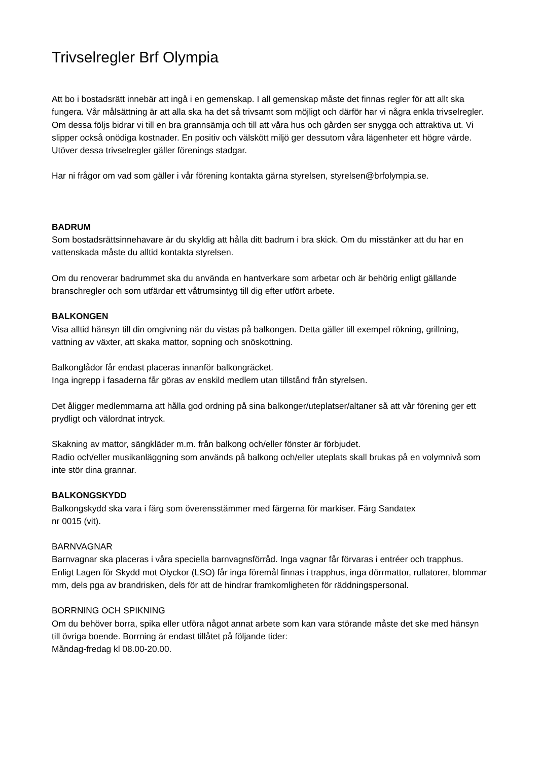Trivselregler Brf Olympia
Att bo i bostadsrätt innebär att ingå i en gemenskap. I all gemenskap måste det finnas regler för att allt ska fungera. Vår målsättning är att alla ska ha det så trivsamt som möjligt och därför har vi några enkla trivselregler. Om dessa följs bidrar vi till en bra grannsämja och till att våra hus och gården ser snygga och attraktiva ut. Vi slipper också onödiga kostnader. En positiv och välskött miljö ger dessutom våra lägenheter ett högre värde. Utöver dessa trivselregler gäller förenings stadgar.
Har ni frågor om vad som gäller i vår förening kontakta gärna styrelsen, styrelsen@brfolympia.se.
BADRUM
Som bostadsrättsinnehavare är du skyldig att hålla ditt badrum i bra skick. Om du misstänker att du har en vattenskada måste du alltid kontakta styrelsen.
Om du renoverar badrummet ska du använda en hantverkare som arbetar och är behörig enligt gällande branschregler och som utfärdar ett våtrumsintyg till dig efter utfört arbete.
BALKONGEN
Visa alltid hänsyn till din omgivning när du vistas på balkongen. Detta gäller till exempel rökning, grillning, vattning av växter, att skaka mattor, sopning och snöskottning.
Balkonglådor får endast placeras innanför balkongräcket.
Inga ingrepp i fasaderna får göras av enskild medlem utan tillstånd från styrelsen.
Det åligger medlemmarna att hålla god ordning på sina balkonger/uteplatser/altaner så att vår förening ger ett prydligt och välordnat intryck.
Skakning av mattor, sängkläder m.m. från balkong och/eller fönster är förbjudet.
Radio och/eller musikanläggning som används på balkong och/eller uteplats skall brukas på en volymnivå som inte stör dina grannar.
BALKONGSKYDD
Balkongskydd ska vara i färg som överensstämmer med färgerna för markiser. Färg Sandatex
nr 0015 (vit).
BARNVAGNAR
Barnvagnar ska placeras i våra speciella barnvagnsförråd. Inga vagnar får förvaras i entréer och trapphus. Enligt Lagen för Skydd mot Olyckor (LSO) får inga föremål finnas i trapphus, inga dörrmattor, rullatorer, blommar mm, dels pga av brandrisken, dels för att de hindrar framkomligheten för räddningspersonal.
BORRNING OCH SPIKNING
Om du behöver borra, spika eller utföra något annat arbete som kan vara störande måste det ske med hänsyn till övriga boende. Borrning är endast tillåtet på följande tider:
Måndag-fredag kl 08.00-20.00.